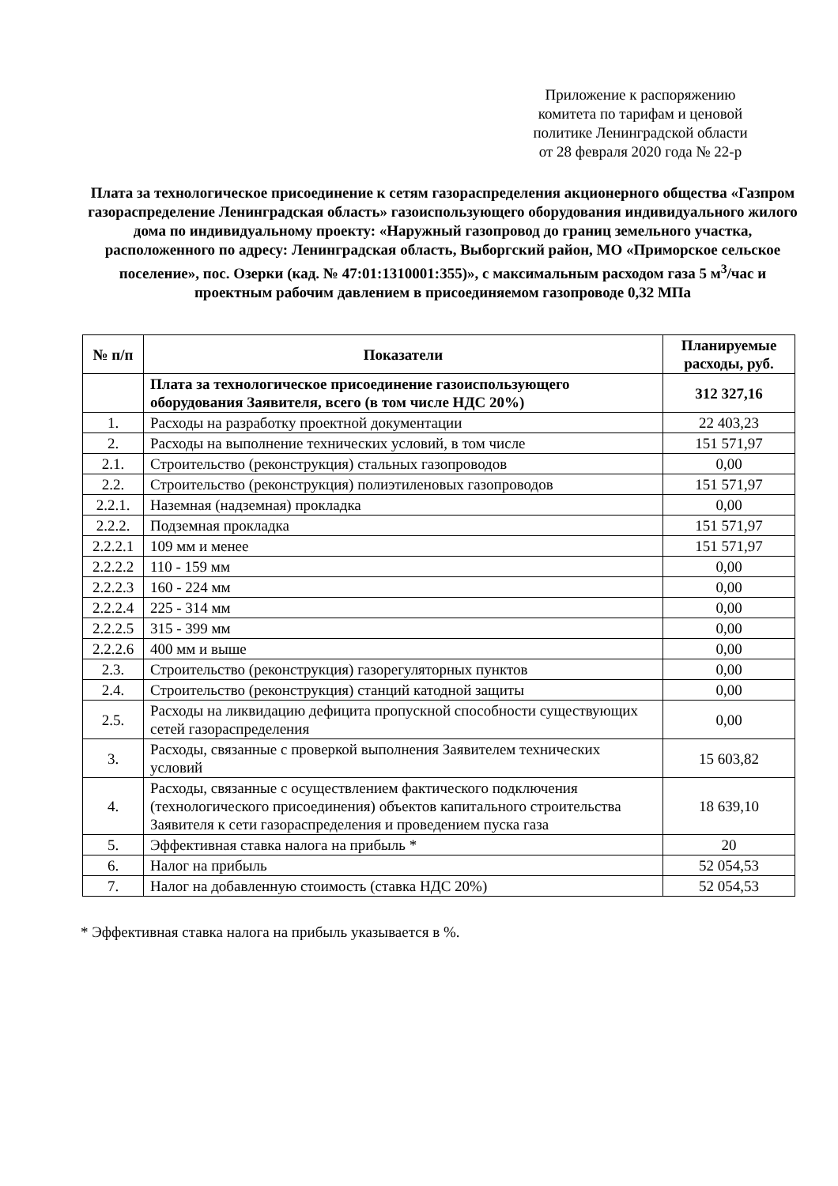Приложение к распоряжению
комитета по тарифам и ценовой
политике Ленинградской области
от 28 февраля 2020 года № 22-р
Плата за технологическое присоединение к сетям газораспределения акционерного общества «Газпром газораспределение Ленинградская область» газоиспользующего оборудования индивидуального жилого дома по индивидуальному проекту: «Наружный газопровод до границ земельного участка, расположенного по адресу: Ленинградская область, Выборгский район, МО «Приморское сельское поселение», пос. Озерки (кад. № 47:01:1310001:355)», с максимальным расходом газа 5 м<sup>3</sup>/час и проектным рабочим давлением в присоединяемом газопроводе 0,32 МПа
| № п/п | Показатели | Планируемые расходы, руб. |
| --- | --- | --- |
| | Плата за технологическое присоединение газоиспользующего оборудования Заявителя, всего (в том числе НДС 20%) | 312 327,16 |
| 1. | Расходы на разработку проектной документации | 22 403,23 |
| 2. | Расходы на выполнение технических условий, в том числе | 151 571,97 |
| 2.1. | Строительство (реконструкция) стальных газопроводов | 0,00 |
| 2.2. | Строительство (реконструкция) полиэтиленовых газопроводов | 151 571,97 |
| 2.2.1. | Наземная (надземная) прокладка | 0,00 |
| 2.2.2. | Подземная прокладка | 151 571,97 |
| 2.2.2.1 | 109 мм и менее | 151 571,97 |
| 2.2.2.2 | 110 - 159 мм | 0,00 |
| 2.2.2.3 | 160 - 224 мм | 0,00 |
| 2.2.2.4 | 225 - 314 мм | 0,00 |
| 2.2.2.5 | 315 - 399 мм | 0,00 |
| 2.2.2.6 | 400 мм и выше | 0,00 |
| 2.3. | Строительство (реконструкция) газорегуляторных пунктов | 0,00 |
| 2.4. | Строительство (реконструкция) станций катодной защиты | 0,00 |
| 2.5. | Расходы на ликвидацию дефицита пропускной способности существующих сетей газораспределения | 0,00 |
| 3. | Расходы, связанные с проверкой выполнения Заявителем технических условий | 15 603,82 |
| 4. | Расходы, связанные с осуществлением фактического подключения (технологического присоединения) объектов капитального строительства Заявителя к сети газораспределения и проведением пуска газа | 18 639,10 |
| 5. | Эффективная ставка налога на прибыль * | 20 |
| 6. | Налог на прибыль | 52 054,53 |
| 7. | Налог на добавленную стоимость (ставка НДС 20%) | 52 054,53 |
* Эффективная ставка налога на прибыль указывается в %.